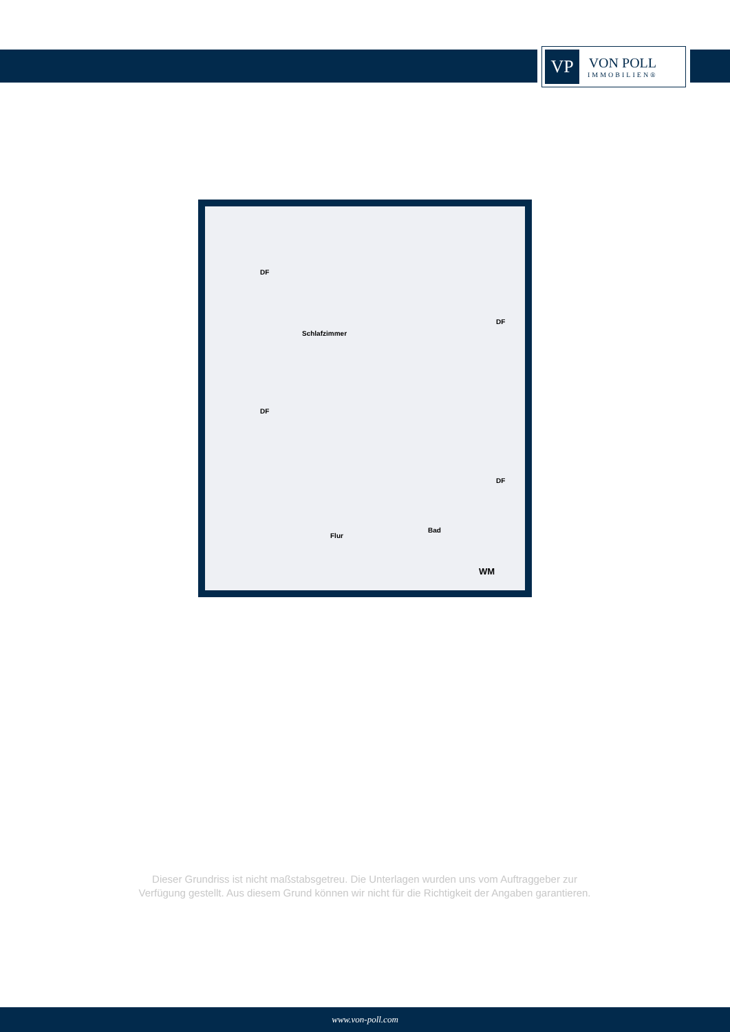VP
VON POLL
IMMOBILIEN®
Schlafzimmer
DF
DF
DF
DF
Flur
Bad
WM
Dieser Grundriss ist nicht maßstabsgetreu. Die Unterlagen wurden uns vom Auftraggeber zur Verfügung gestellt. Aus diesem Grund können wir nicht für die Richtigkeit der Angaben garantieren.
www.von-poll.com